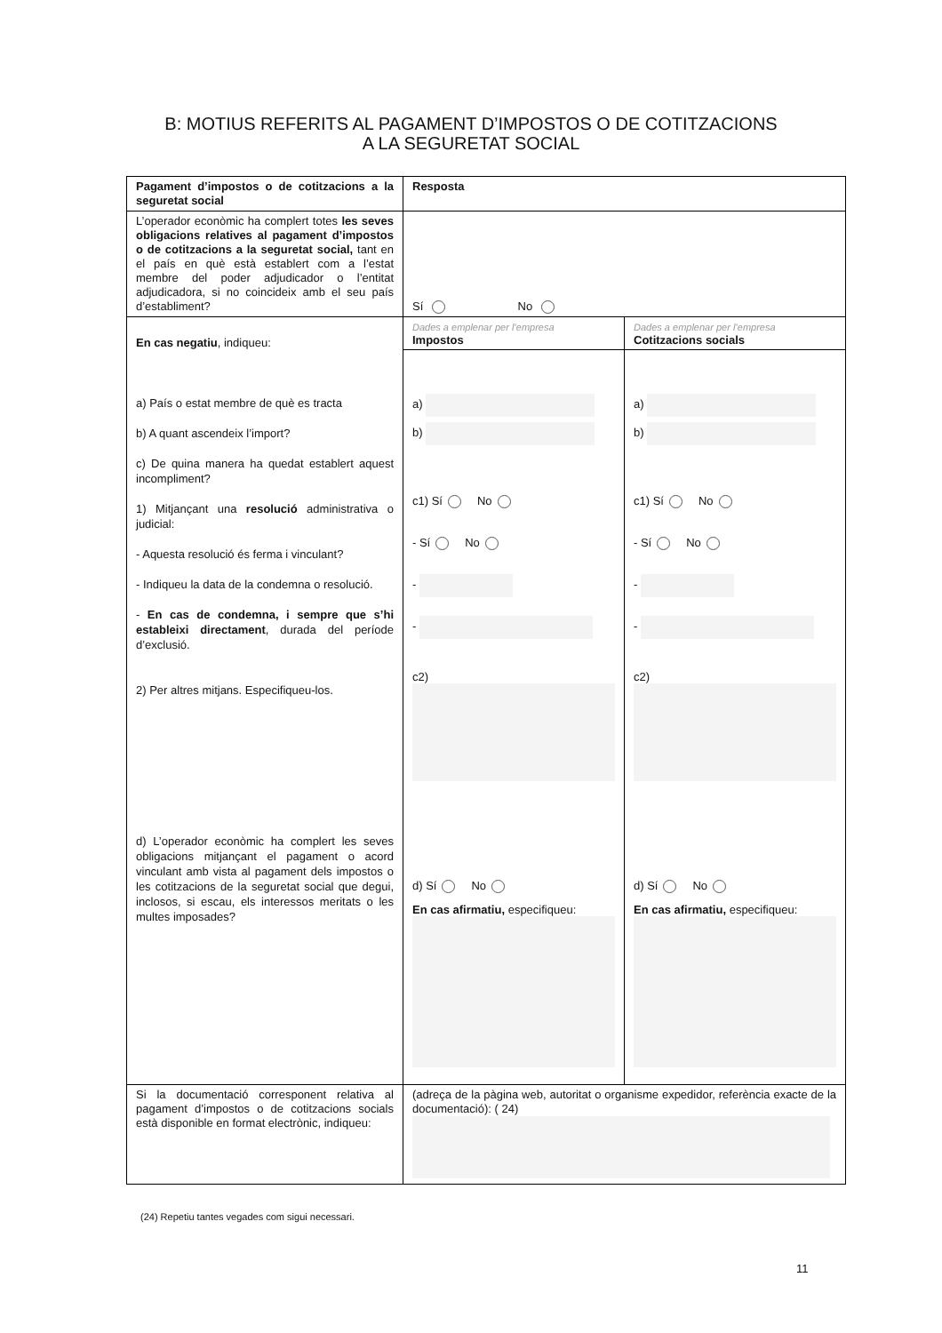B: MOTIUS REFERITS AL PAGAMENT D’IMPOSTOS O DE COTITZACIONS
A LA SEGURETAT SOCIAL
| Pagament d’impostos o de cotitzacions a la seguretat social | Resposta | |
| L’operador econòmic ha complert totes les seves obligacions relatives al pagament d’impostos o de cotitzacions a la seguretat social, tant en el país en què està establert com a l’estat membre del poder adjudicador o l’entitat adjudicadora, si no coincideix amb el seu país d’establiment? | Sí No | |
| En cas negatiu , indiqueu: a) País o estat membre de què es tracta b) A quant ascendeix l’import? c) De quina manera ha quedat establert aquest incompliment? 1) Mitjançant una resolució administrativa o judicial: - Aquesta resolució és ferma i vinculant? - Indiqueu la data de la condemna o resolució. - En cas de condemna, i sempre que s’hi estableixi directament , durada del període d’exclusió. 2) Per altres mitjans. Especifiqueu-los. d) L’operador econòmic ha complert les seves obligacions mitjançant el pagament o acord vinculant amb vista al pagament dels impostos o les cotitzacions de la seguretat social que degui, inclosos, si escau, els interessos meritats o les multes imposades? | Dades a emplenar per l’empresa Impostos | Dades a emplenar per l’empresa Cotitzacions socials |
| | a) b) c1) Sí No - Sí No - - c2) d) Sí No En cas afirmatiu, especifiqueu: | a) b) c1) Sí No - Sí No - - c2) d) Sí No En cas afirmatiu, especifiqueu: |
| Si la documentació corresponent relativa al pagament d’impostos o de cotitzacions socials està disponible en format electrònic, indiqueu: | (adreça de la pàgina web, autoritat o organisme expedidor, referència exacte de la documentació): ( 24) | |
(24) Repetiu tantes vegades com sigui necessari.
11